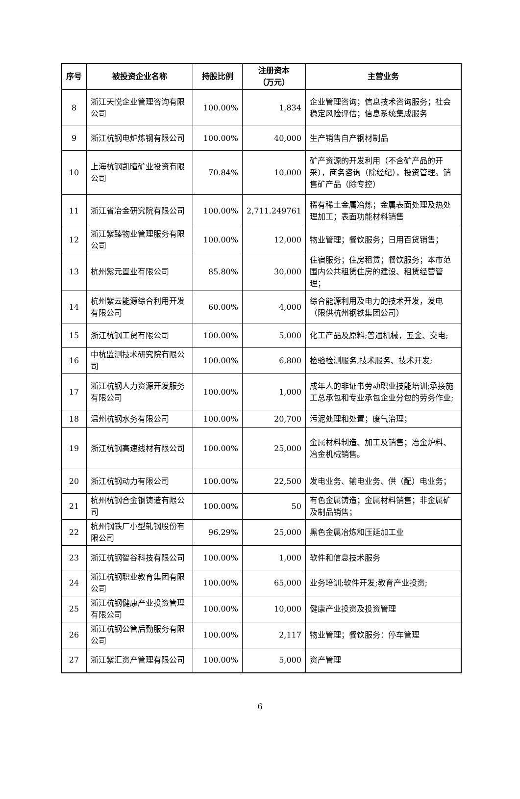| 序号 | 被投资企业名称 | 持股比例 | 注册资本 （万元） | 主营业务 |
| --- | --- | --- | --- | --- |
| 8 | 浙江天悦企业管理咨询有限公司 | 100.00% | 1,834 | 企业管理咨询；信息技术咨询服务；社会稳定风险评估；信息系统集成服务 |
| 9 | 浙江杭钢电炉炼钢有限公司 | 100.00% | 40,000 | 生产销售自产钢材制品 |
| 10 | 上海杭钢凯暄矿业投资有限公司 | 70.84% | 10,000 | 矿产资源的开发利用（不含矿产品的开采），商务咨询（除经纪），投资管理。销售矿产品（除专控） |
| 11 | 浙江省冶金研究院有限公司 | 100.00% | 2,711.249761 | 稀有稀土金属冶炼；金属表面处理及热处理加工；表面功能材料销售 |
| 12 | 浙江紫臻物业管理服务有限公司 | 100.00% | 12,000 | 物业管理；餐饮服务；日用百货销售； |
| 13 | 杭州紫元置业有限公司 | 85.80% | 30,000 | 住宿服务；住房租赁；餐饮服务；本市范围内公共租赁住房的建设、租赁经营管理； |
| 14 | 杭州紫云能源综合利用开发有限公司 | 60.00% | 4,000 | 综合能源利用及电力的技术开发，发电（限供杭州钢铁集团公司） |
| 15 | 浙江杭钢工贸有限公司 | 100.00% | 5,000 | 化工产品及原料;普通机械，五金、交电; |
| 16 | 中杭监测技术研究院有限公司 | 100.00% | 6,800 | 检验检测服务,技术服务、技术开发; |
| 17 | 浙江杭钢人力资源开发服务有限公司 | 100.00% | 1,000 | 成年人的非证书劳动职业技能培训;承接施工总承包和专业承包企业分包的劳务作业; |
| 18 | 温州杭钢水务有限公司 | 100.00% | 20,700 | 污泥处理和处置；废气治理； |
| 19 | 浙江杭钢高速线材有限公司 | 100.00% | 25,000 | 金属材料制造、加工及销售；冶金炉料、冶金机械销售。 |
| 20 | 浙江杭钢动力有限公司 | 100.00% | 22,500 | 发电业务、输电业务、供（配）电业务； |
| 21 | 杭州杭钢合金钢铸造有限公司 | 100.00% | 50 | 有色金属铸造；金属材料销售；非金属矿及制品销售； |
| 22 | 杭州钢铁厂小型轧钢股份有限公司 | 96.29% | 25,000 | 黑色金属冶炼和压延加工业 |
| 23 | 浙江杭钢智谷科技有限公司 | 100.00% | 1,000 | 软件和信息技术服务 |
| 24 | 浙江杭钢职业教育集团有限公司 | 100.00% | 65,000 | 业务培训;软件开发;教育产业投资; |
| 25 | 浙江杭钢健康产业投资管理有限公司 | 100.00% | 10,000 | 健康产业投资及投资管理 |
| 26 | 浙江杭钢公管后勤服务有限公司 | 100.00% | 2,117 | 物业管理；餐饮服务：停车管理 |
| 27 | 浙江紫汇资产管理有限公司 | 100.00% | 5,000 | 资产管理 |
6